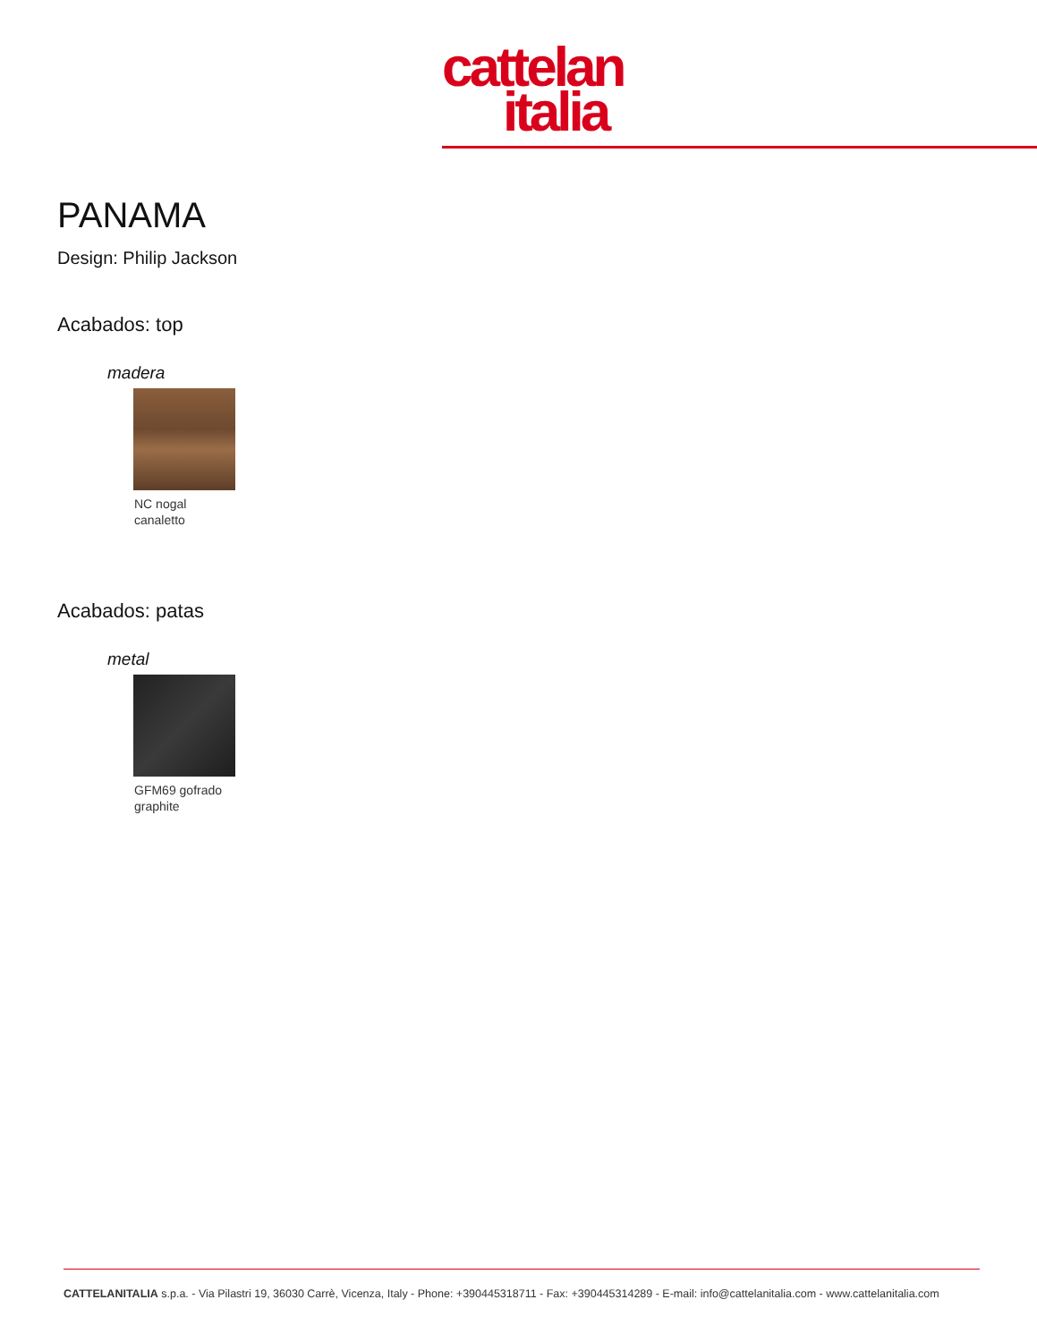cattelan
italia
PANAMA
Design: Philip Jackson
Acabados: top
madera
NC nogal
canaletto
Acabados: patas
metal
GFM69 gofrado
graphite
CATTELANITALIA s.p.a. - Via Pilastri 19, 36030 Carrè, Vicenza, Italy - Phone: +390445318711 - Fax: +390445314289 - E-mail: info@cattelanitalia.com - www.cattelanitalia.com